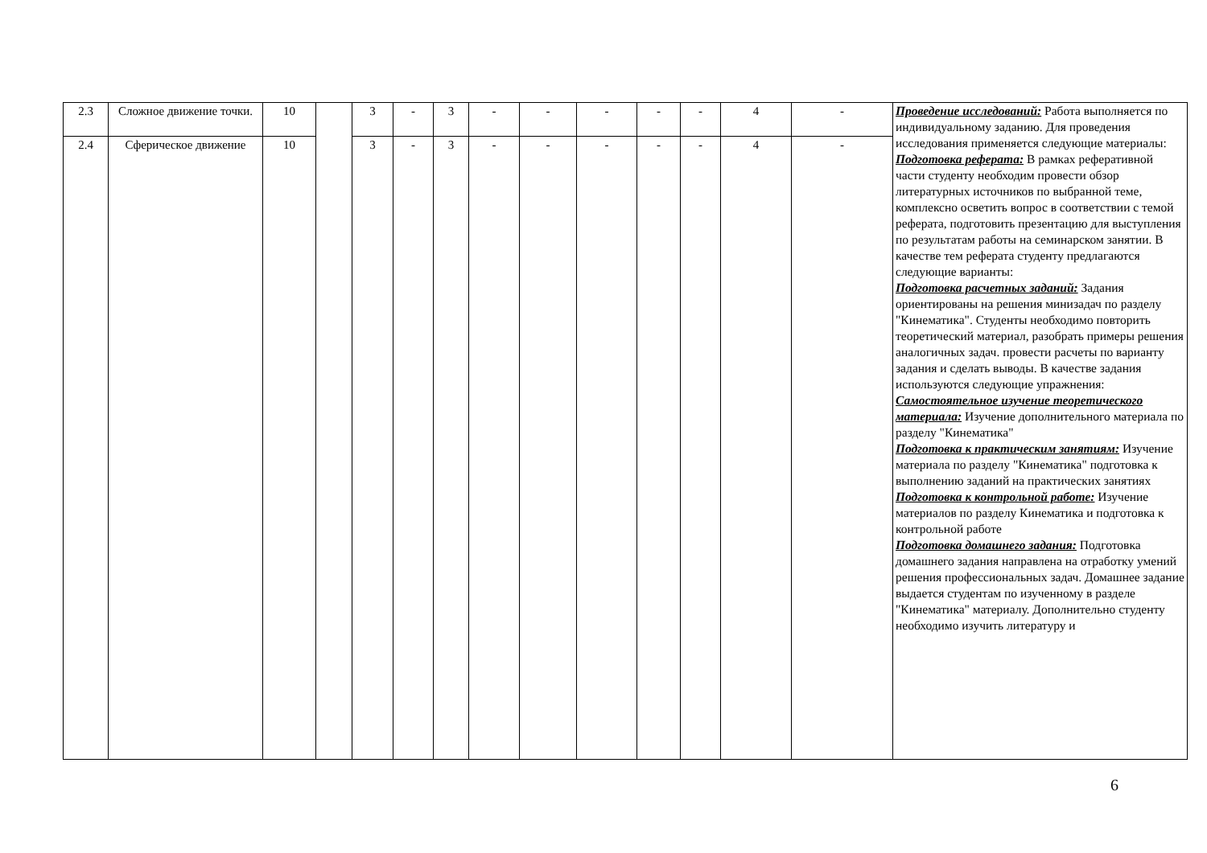| 2.3 | Сложное движение точки. | 10 | | 3 | - | 3 | - | - | - | - | - | 4 | - | Проведение исследований: Работа выполняется по индивидуальному заданию. Для проведения исследования применяется следующие материалы: Подготовка реферата: В рамках реферативной части студенту необходим провести обзор литературных источников по выбранной теме, комплексно осветить вопрос в соответствии с темой реферата, подготовить презентацию для выступления по результатам работы на семинарском занятии. В качестве тем реферата студенту предлагаются следующие варианты: Подготовка расчетных заданий: Задания ориентированы на решения минизадач по разделу "Кинематика". Студенты необходимо повторить теоретический материал, разобрать примеры решения аналогичных задач. провести расчеты по варианту задания и сделать выводы. В качестве задания используются следующие упражнения: Самостоятельное изучение теоретического материала: Изучение дополнительного материала по разделу "Кинематика" Подготовка к практическим занятиям: Изучение материала по разделу "Кинематика" подготовка к выполнению заданий на практических занятиях Подготовка к контрольной работе: Изучение материалов по разделу Кинематика и подготовка к контрольной работе Подготовка домашнего задания: Подготовка домашнего задания направлена на отработку умений решения профессиональных задач. Домашнее задание выдается студентам по изученному в разделе "Кинематика" материалу. Дополнительно студенту необходимо изучить литературу и |
| 2.4 | Сферическое движение | 10 | | 3 | - | 3 | - | - | - | - | - | 4 | - | |
6